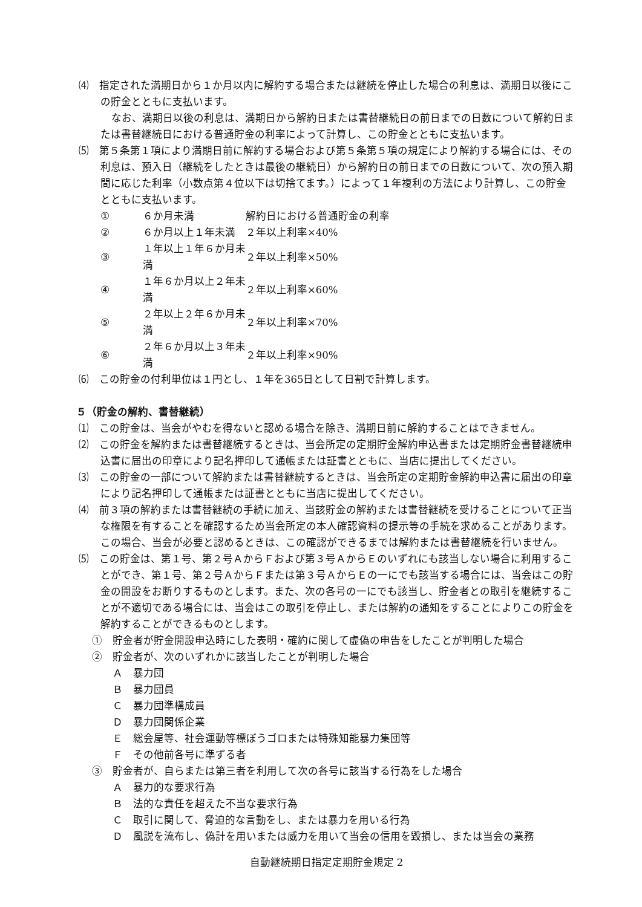⑷　指定された満期日から１か月以内に解約する場合または継続を停止した場合の利息は、満期日以後にこの貯金とともに支払います。
なお、満期日以後の利息は、満期日から解約日または書替継続日の前日までの日数について解約日または書替継続日における普通貯金の利率によって計算し、この貯金とともに支払います。
⑸　第５条第１項により満期日前に解約する場合および第５条第５項の規定により解約する場合には、その利息は、預入日（継続をしたときは最後の継続日）から解約日の前日までの日数について、次の預入期間に応じた利率（小数点第４位以下は切捨てます。）によって１年複利の方法により計算し、この貯金とともに支払います。
| ① | ６か月未満 | 解約日における普通貯金の利率 |
| ② | ６か月以上１年未満 | ２年以上利率×40% |
| ③ | １年以上１年６か月未満 | ２年以上利率×50% |
| ④ | １年６か月以上２年未満 | ２年以上利率×60% |
| ⑤ | ２年以上２年６か月未満 | ２年以上利率×70% |
| ⑥ | ２年６か月以上３年未満 | ２年以上利率×90% |
⑹　この貯金の付利単位は１円とし、１年を365日として日割で計算します。
５（貯金の解約、書替継続）
⑴　この貯金は、当会がやむを得ないと認める場合を除き、満期日前に解約することはできません。
⑵　この貯金を解約または書替継続するときは、当会所定の定期貯金解約申込書または定期貯金書替継続申込書に届出の印章により記名押印して通帳または証書とともに、当店に提出してください。
⑶　この貯金の一部について解約または書替継続するときは、当会所定の定期貯金解約申込書に届出の印章により記名押印して通帳または証書とともに当店に提出してください。
⑷　前３項の解約または書替継続の手続に加え、当該貯金の解約または書替継続を受けることについて正当な権限を有することを確認するため当会所定の本人確認資料の提示等の手続を求めることがあります。この場合、当会が必要と認めるときは、この確認ができるまでは解約または書替継続を行いません。
⑸　この貯金は、第１号、第２号ＡからＦおよび第３号ＡからＥのいずれにも該当しない場合に利用することができ、第１号、第２号ＡからＦまたは第３号ＡからＥの一にでも該当する場合には、当会はこの貯金の開設をお断りするものとします。また、次の各号の一にでも該当し、貯金者との取引を継続することが不適切である場合には、当会はこの取引を停止し、または解約の通知をすることによりこの貯金を解約することができるものとします。
①　貯金者が貯金開設申込時にした表明・確約に関して虚偽の申告をしたことが判明した場合
②　貯金者が、次のいずれかに該当したことが判明した場合
Ａ　暴力団
Ｂ　暴力団員
Ｃ　暴力団準構成員
Ｄ　暴力団関係企業
Ｅ　総会屋等、社会運動等標ぼうゴロまたは特殊知能暴力集団等
Ｆ　その他前各号に準ずる者
③　貯金者が、自らまたは第三者を利用して次の各号に該当する行為をした場合
Ａ　暴力的な要求行為
Ｂ　法的な責任を超えた不当な要求行為
Ｃ　取引に関して、脅迫的な言動をし、または暴力を用いる行為
Ｄ　風説を流布し、偽計を用いまたは威力を用いて当会の信用を毀損し、または当会の業務
自動継続期日指定定期貯金規定 2